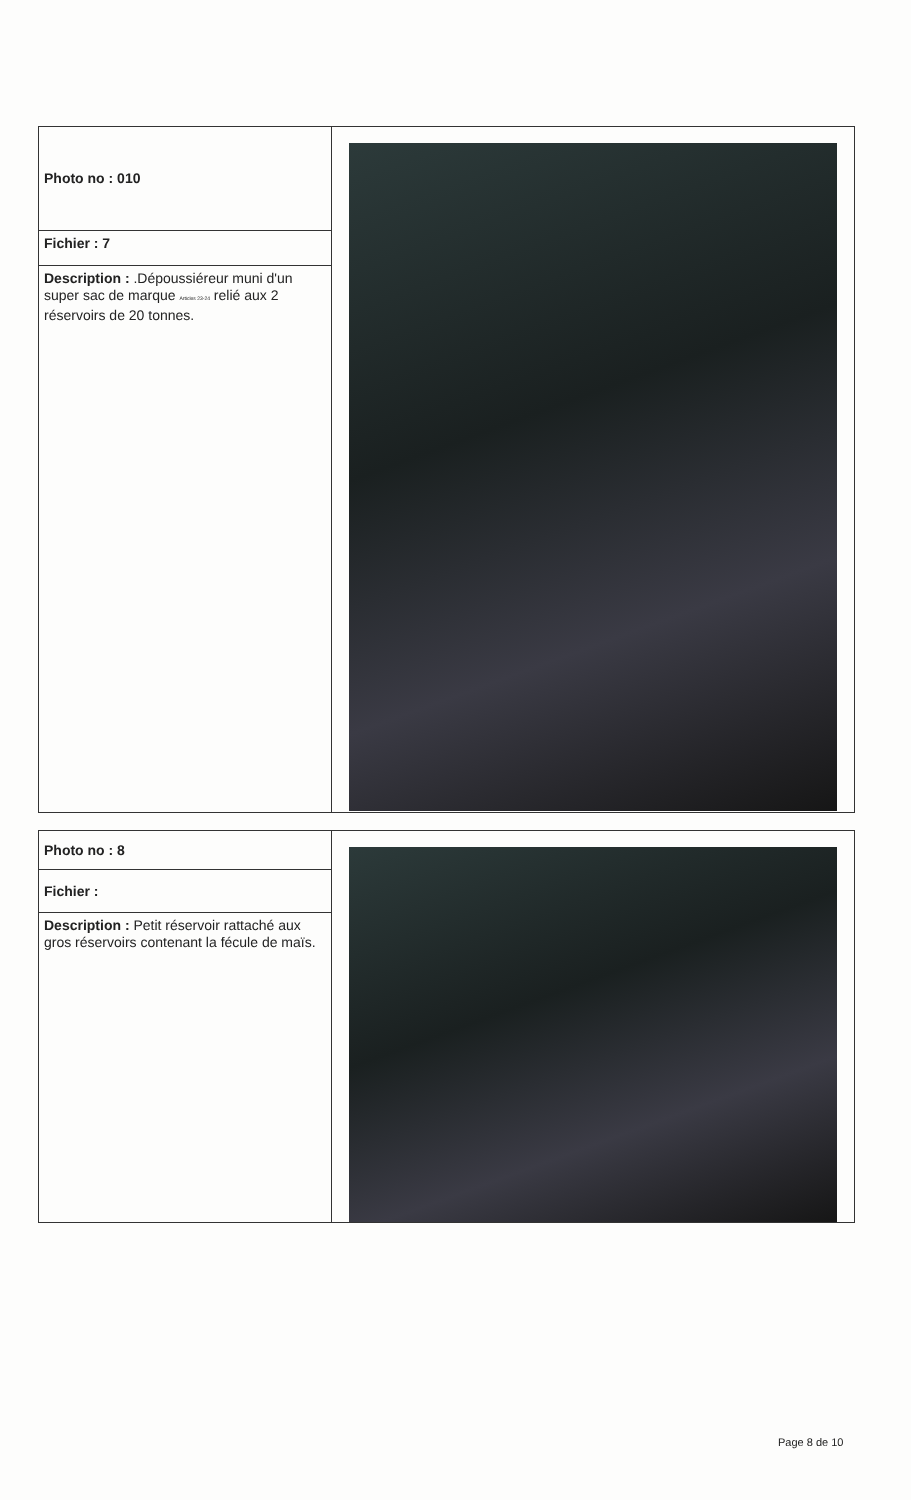| Photo no : 010 | |
| Fichier : 7 | |
| Description : .Dépoussiéreur muni d'un super sac de marque Articles 23-24 relié aux 2 réservoirs de 20 tonnes. | |
| Photo no : 8 | |
| Fichier : | |
| Description : Petit réservoir rattaché aux gros réservoirs contenant la fécule de maïs. | |
Page 8 de 10